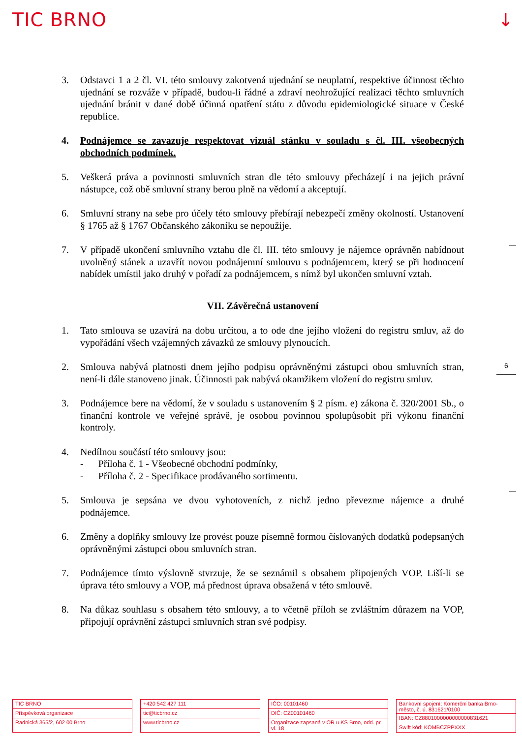TIC BRNO ↓
—
6
—
3. Odstavci 1 a 2 čl. VI. této smlouvy zakotvená ujednání se neuplatní, respektive účinnost těchto ujednání se rozváže v případě, budou-li řádné a zdraví neohrožující realizaci těchto smluvních ujednání bránit v dané době účinná opatření státu z důvodu epidemiologické situace v České republice.
4. Podnájemce se zavazuje respektovat vizuál stánku v souladu s čl. III. všeobecných obchodních podmínek.
5. Veškerá práva a povinnosti smluvních stran dle této smlouvy přecházejí i na jejich právní nástupce, což obě smluvní strany berou plně na vědomí a akceptují.
6. Smluvní strany na sebe pro účely této smlouvy přebírají nebezpečí změny okolností. Ustanovení § 1765 až § 1767 Občanského zákoníku se nepoužije.
7. V případě ukončení smluvního vztahu dle čl. III. této smlouvy je nájemce oprávněn nabídnout uvolněný stánek a uzavřít novou podnájemní smlouvu s podnájemcem, který se při hodnocení nabídek umístil jako druhý v pořadí za podnájemcem, s nímž byl ukončen smluvní vztah.
VII. Závěrečná ustanovení
1. Tato smlouva se uzavírá na dobu určitou, a to ode dne jejího vložení do registru smluv, až do vypořádání všech vzájemných závazků ze smlouvy plynoucích.
2. Smlouva nabývá platnosti dnem jejího podpisu oprávněnými zástupci obou smluvních stran, není-li dále stanoveno jinak. Účinnosti pak nabývá okamžikem vložení do registru smluv.
3. Podnájemce bere na vědomí, že v souladu s ustanovením § 2 písm. e) zákona č. 320/2001 Sb., o finanční kontrole ve veřejné správě, je osobou povinnou spolupůsobit při výkonu finanční kontroly.
4. Nedílnou součástí této smlouvy jsou:
- Příloha č. 1 - Všeobecné obchodní podmínky,
- Příloha č. 2 - Specifikace prodávaného sortimentu.
5. Smlouva je sepsána ve dvou vyhotoveních, z nichž jedno převezme nájemce a druhé podnájemce.
6. Změny a doplňky smlouvy lze provést pouze písemně formou číslovaných dodatků podepsaných oprávněnými zástupci obou smluvních stran.
7. Podnájemce tímto výslovně stvrzuje, že se seznámil s obsahem připojených VOP. Liší-li se úprava této smlouvy a VOP, má přednost úprava obsažená v této smlouvě.
8. Na důkaz souhlasu s obsahem této smlouvy, a to včetně příloh se zvláštním důrazem na VOP, připojují oprávnění zástupci smluvních stran své podpisy.
TIC BRNO
Příspěvková organizace
Radnická 365/2, 602 00 Brno
+420 542 427 111
tic@ticbrno.cz
www.ticbrno.cz
IČO: 00101460
DIČ: CZ00101460
Organizace zapsaná v OR u KS Brno, odd. pr. vl. 18
Bankovní spojení: Komerční banka Brno-město, č. ú. 831621/0100
IBAN: CZ8801000000000000831621
Swift kód: KOMBCZPPXXX